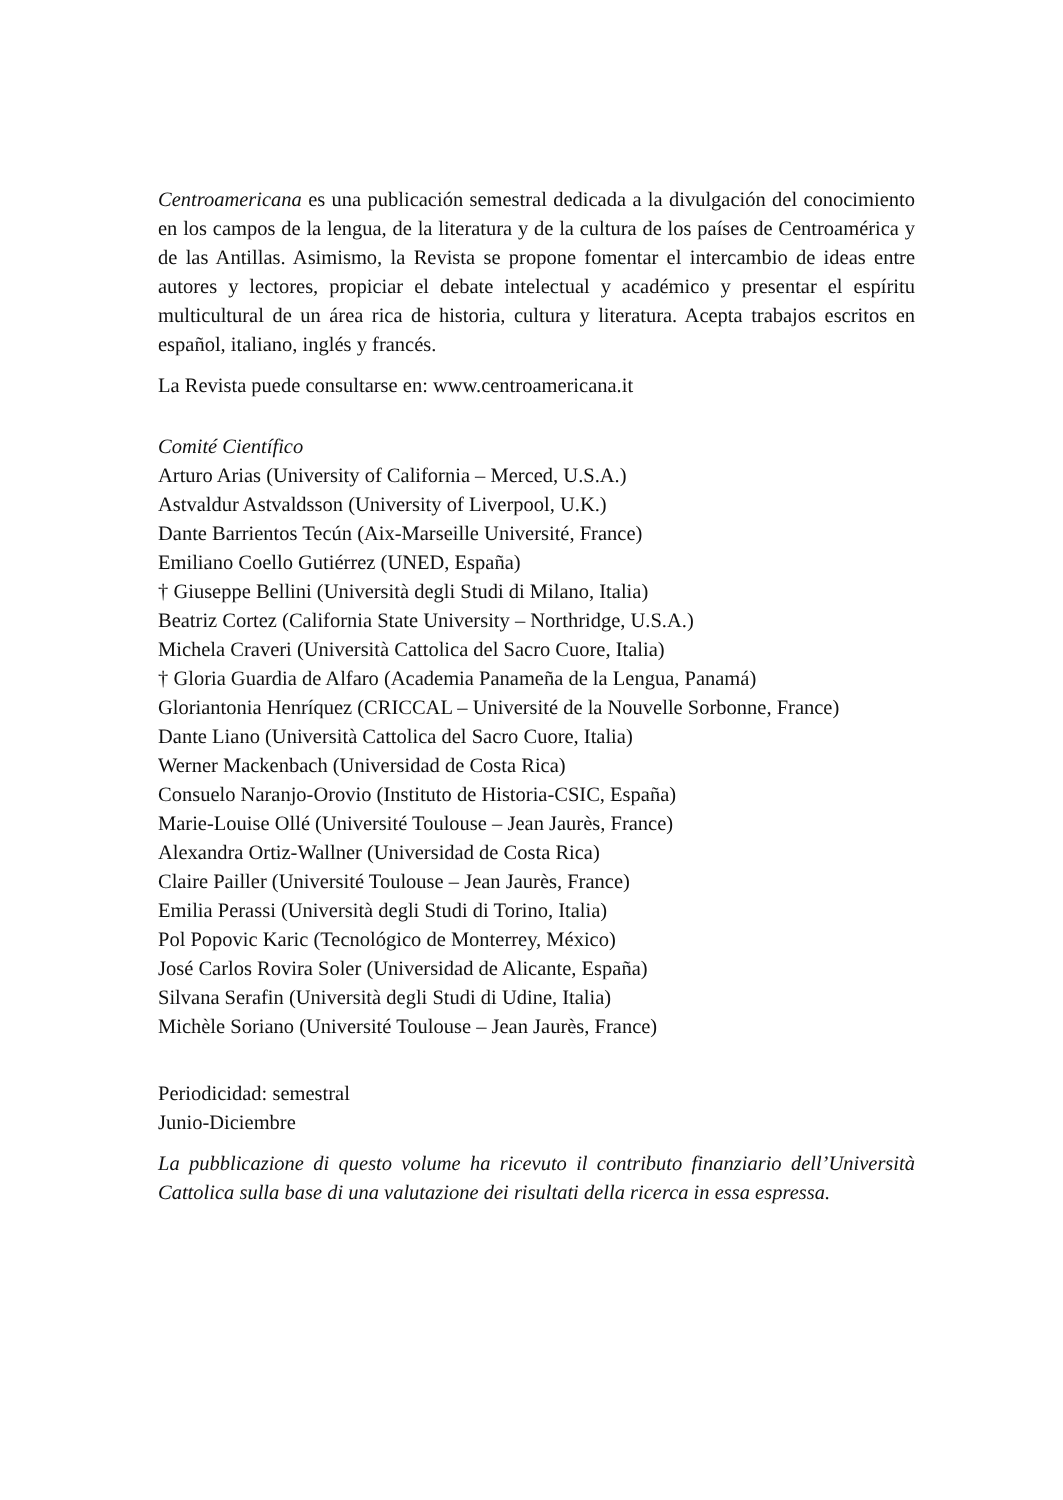Centroamericana es una publicación semestral dedicada a la divulgación del conocimiento en los campos de la lengua, de la literatura y de la cultura de los países de Centroamérica y de las Antillas. Asimismo, la Revista se propone fomentar el intercambio de ideas entre autores y lectores, propiciar el debate intelectual y académico y presentar el espíritu multicultural de un área rica de historia, cultura y literatura. Acepta trabajos escritos en español, italiano, inglés y francés.
La Revista puede consultarse en: www.centroamericana.it
Comité Científico
Arturo Arias (University of California – Merced, U.S.A.)
Astvaldur Astvaldsson (University of Liverpool, U.K.)
Dante Barrientos Tecún (Aix-Marseille Université, France)
Emiliano Coello Gutiérrez (UNED, España)
† Giuseppe Bellini (Università degli Studi di Milano, Italia)
Beatriz Cortez (California State University – Northridge, U.S.A.)
Michela Craveri (Università Cattolica del Sacro Cuore, Italia)
† Gloria Guardia de Alfaro (Academia Panameña de la Lengua, Panamá)
Gloriantonia Henríquez (CRICCAL – Université de la Nouvelle Sorbonne, France)
Dante Liano (Università Cattolica del Sacro Cuore, Italia)
Werner Mackenbach (Universidad de Costa Rica)
Consuelo Naranjo-Orovio (Instituto de Historia-CSIC, España)
Marie-Louise Ollé (Université Toulouse – Jean Jaurès, France)
Alexandra Ortiz-Wallner (Universidad de Costa Rica)
Claire Pailler (Université Toulouse – Jean Jaurès, France)
Emilia Perassi (Università degli Studi di Torino, Italia)
Pol Popovic Karic (Tecnológico de Monterrey, México)
José Carlos Rovira Soler (Universidad de Alicante, España)
Silvana Serafin (Università degli Studi di Udine, Italia)
Michèle Soriano (Université Toulouse – Jean Jaurès, France)
Periodicidad: semestral
Junio-Diciembre
La pubblicazione di questo volume ha ricevuto il contributo finanziario dell’Università Cattolica sulla base di una valutazione dei risultati della ricerca in essa espressa.